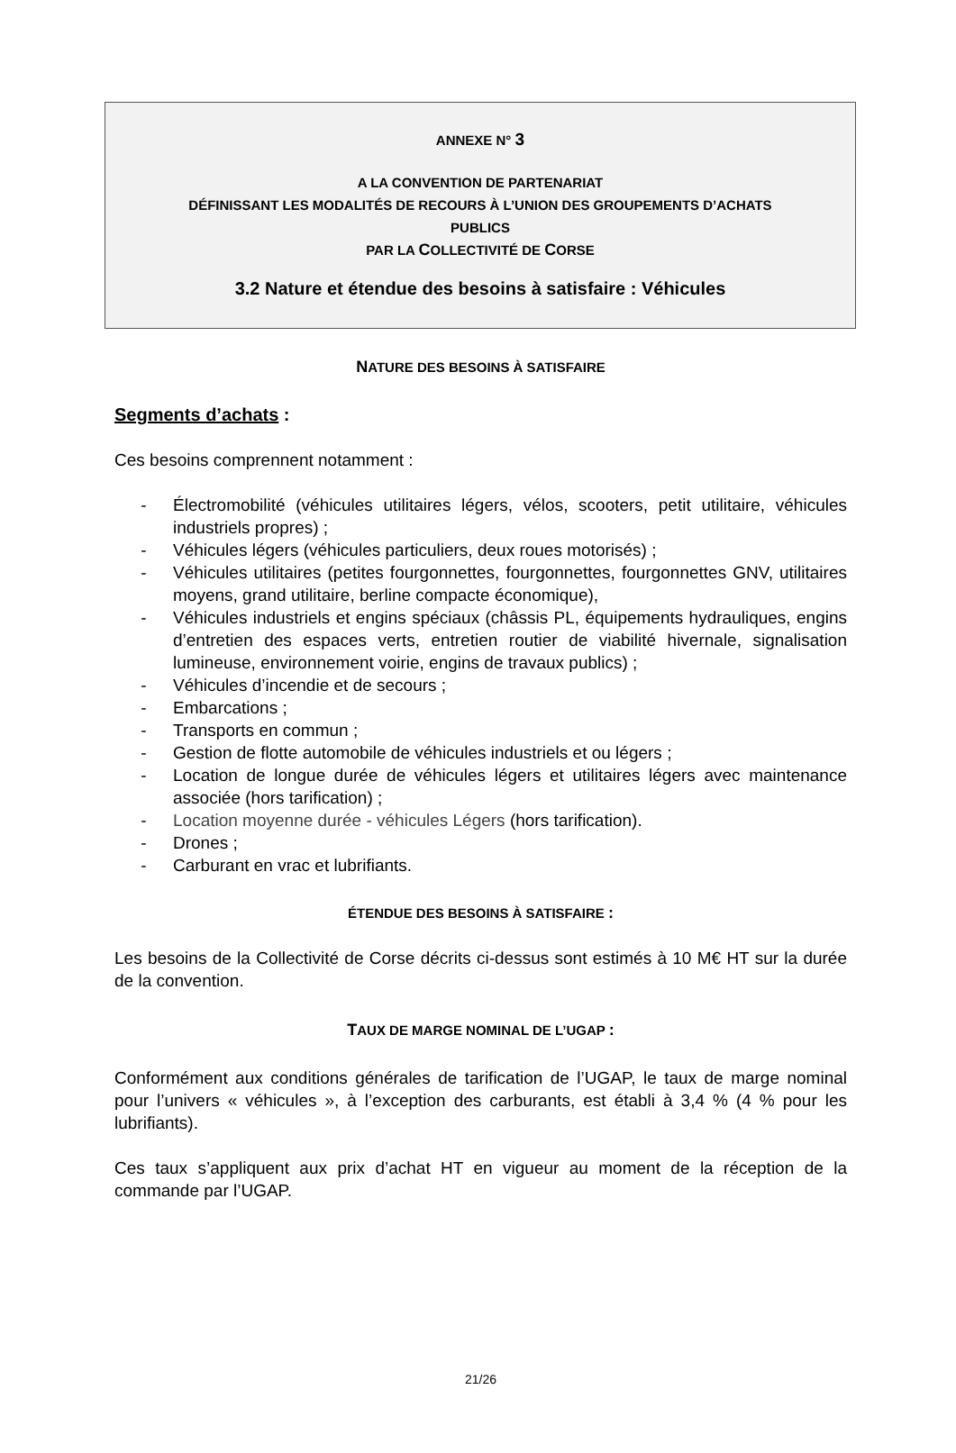ANNEXE N° 3
A LA CONVENTION DE PARTENARIAT
DÉFINISSANT LES MODALITÉS DE RECOURS À L’UNION DES GROUPEMENTS D’ACHATS
PUBLICS
PAR LA COLLECTIVITÉ DE CORSE
3.2 Nature et étendue des besoins à satisfaire : Véhicules
NATURE DES BESOINS À SATISFAIRE
Segments d’achats :
Ces besoins comprennent notamment :
- Électromobilité (véhicules utilitaires légers, vélos, scooters, petit utilitaire, véhicules industriels propres) ;
- Véhicules légers (véhicules particuliers, deux roues motorisés) ;
- Véhicules utilitaires (petites fourgonnettes, fourgonnettes, fourgonnettes GNV, utilitaires moyens, grand utilitaire, berline compacte économique),
- Véhicules industriels et engins spéciaux (châssis PL, équipements hydrauliques, engins d’entretien des espaces verts, entretien routier de viabilité hivernale, signalisation lumineuse, environnement voirie, engins de travaux publics) ;
- Véhicules d’incendie et de secours ;
- Embarcations ;
- Transports en commun ;
- Gestion de flotte automobile de véhicules industriels et ou légers ;
- Location de longue durée de véhicules légers et utilitaires légers avec maintenance associée (hors tarification) ;
- Location moyenne durée - véhicules Légers (hors tarification).
- Drones ;
- Carburant en vrac et lubrifiants.
ÉTENDUE DES BESOINS À SATISFAIRE :
Les besoins de la Collectivité de Corse décrits ci-dessus sont estimés à 10 M€ HT sur la durée de la convention.
TAUX DE MARGE NOMINAL DE L’UGAP :
Conformément aux conditions générales de tarification de l’UGAP, le taux de marge nominal pour l’univers « véhicules », à l’exception des carburants, est établi à 3,4 % (4 % pour les lubrifiants).
Ces taux s’appliquent aux prix d’achat HT en vigueur au moment de la réception de la commande par l’UGAP.
21/26